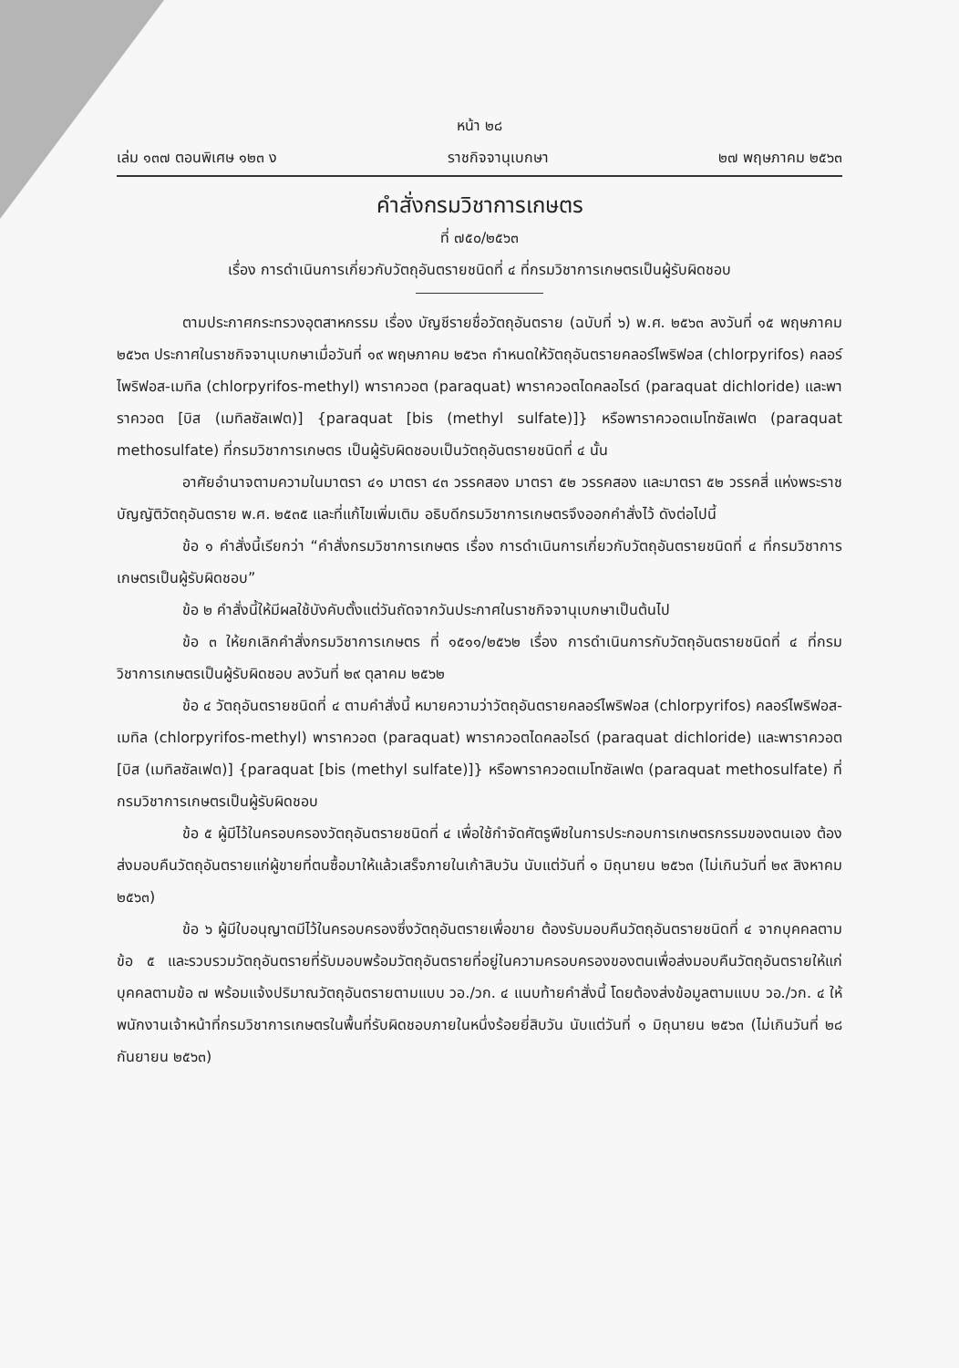หน้า ๒๘
เล่ม ๑๓๗ ตอนพิเศษ ๑๒๓ ง ราชกิจจานุเบกษา ๒๗ พฤษภาคม ๒๕๖๓
คำสั่งกรมวิชาการเกษตร
ที่ ๗๕๐/๒๕๖๓
เรื่อง การดำเนินการเกี่ยวกับวัตถุอันตรายชนิดที่ ๔ ที่กรมวิชาการเกษตรเป็นผู้รับผิดชอบ
ตามประกาศกระทรวงอุตสาหกรรม เรื่อง บัญชีรายชื่อวัตถุอันตราย (ฉบับที่ ๖) พ.ศ. ๒๕๖๓ ลงวันที่ ๑๕ พฤษภาคม ๒๕๖๓ ประกาศในราชกิจจานุเบกษาเมื่อวันที่ ๑๙ พฤษภาคม ๒๕๖๓ กำหนดให้วัตถุอันตรายคลอร์ไพริฟอส (chlorpyrifos) คลอร์ไพริฟอส-เมทิล (chlorpyrifos-methyl) พาราควอต (paraquat) พาราควอตไดคลอไรด์ (paraquat dichloride) และพาราควอต [บิส (เมทิลซัลเฟต)] {paraquat [bis (methyl sulfate)]} หรือพาราควอตเมโทซัลเฟต (paraquat methosulfate) ที่กรมวิชาการเกษตร เป็นผู้รับผิดชอบเป็นวัตถุอันตรายชนิดที่ ๔ นั้น
อาศัยอำนาจตามความในมาตรา ๔๑ มาตรา ๔๓ วรรคสอง มาตรา ๕๒ วรรคสอง และมาตรา ๕๒ วรรคสี่ แห่งพระราชบัญญัติวัตถุอันตราย พ.ศ. ๒๕๓๕ และที่แก้ไขเพิ่มเติม อธิบดีกรมวิชาการเกษตรจึงออกคำสั่งไว้ ดังต่อไปนี้
ข้อ ๑ คำสั่งนี้เรียกว่า “คำสั่งกรมวิชาการเกษตร เรื่อง การดำเนินการเกี่ยวกับวัตถุอันตรายชนิดที่ ๔ ที่กรมวิชาการเกษตรเป็นผู้รับผิดชอบ”
ข้อ ๒ คำสั่งนี้ให้มีผลใช้บังคับตั้งแต่วันถัดจากวันประกาศในราชกิจจานุเบกษาเป็นต้นไป
ข้อ ๓ ให้ยกเลิกคำสั่งกรมวิชาการเกษตร ที่ ๑๕๑๑/๒๕๖๒ เรื่อง การดำเนินการกับวัตถุอันตรายชนิดที่ ๔ ที่กรมวิชาการเกษตรเป็นผู้รับผิดชอบ ลงวันที่ ๒๙ ตุลาคม ๒๕๖๒
ข้อ ๔ วัตถุอันตรายชนิดที่ ๔ ตามคำสั่งนี้ หมายความว่าวัตถุอันตรายคลอร์ไพริฟอส (chlorpyrifos) คลอร์ไพริฟอส-เมทิล (chlorpyrifos-methyl) พาราควอต (paraquat) พาราควอตไดคลอไรด์ (paraquat dichloride) และพาราควอต [บิส (เมทิลซัลเฟต)] {paraquat [bis (methyl sulfate)]} หรือพาราควอตเมโทซัลเฟต (paraquat methosulfate) ที่กรมวิชาการเกษตรเป็นผู้รับผิดชอบ
ข้อ ๕ ผู้มีไว้ในครอบครองวัตถุอันตรายชนิดที่ ๔ เพื่อใช้กำจัดศัตรูพืชในการประกอบการเกษตรกรรมของตนเอง ต้องส่งมอบคืนวัตถุอันตรายแก่ผู้ขายที่ตนซื้อมาให้แล้วเสร็จภายในเก้าสิบวัน นับแต่วันที่ ๑ มิถุนายน ๒๕๖๓ (ไม่เกินวันที่ ๒๙ สิงหาคม ๒๕๖๓)
ข้อ ๖ ผู้มีใบอนุญาตมีไว้ในครอบครองซึ่งวัตถุอันตรายเพื่อขาย ต้องรับมอบคืนวัตถุอันตรายชนิดที่ ๔ จากบุคคลตามข้อ ๕ และรวบรวมวัตถุอันตรายที่รับมอบพร้อมวัตถุอันตรายที่อยู่ในความครอบครองของตนเพื่อส่งมอบคืนวัตถุอันตรายให้แก่บุคคลตามข้อ ๗ พร้อมแจ้งปริมาณวัตถุอันตรายตามแบบ วอ./วก. ๔ แนบท้ายคำสั่งนี้ โดยต้องส่งข้อมูลตามแบบ วอ./วก. ๔ ให้พนักงานเจ้าหน้าที่กรมวิชาการเกษตรในพื้นที่รับผิดชอบภายในหนึ่งร้อยยี่สิบวัน นับแต่วันที่ ๑ มิถุนายน ๒๕๖๓ (ไม่เกินวันที่ ๒๘ กันยายน ๒๕๖๓)